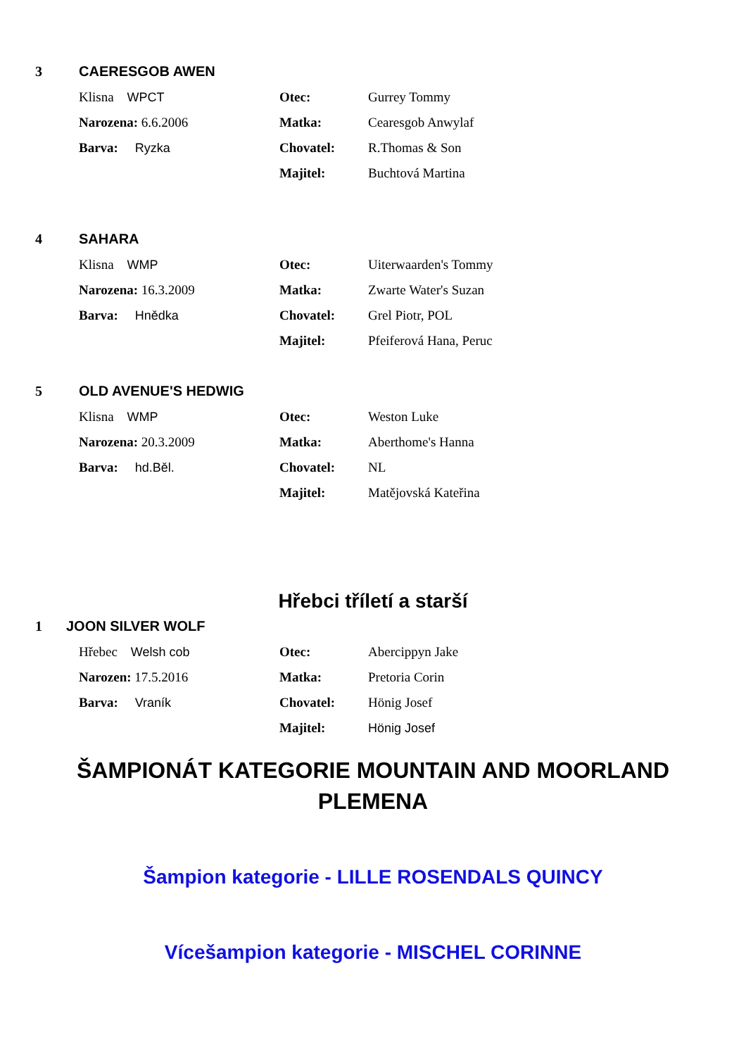3 CAERESGOB AWEN
Klisna WPCT Otec: Gurrey Tommy
Narozena: 6.6.2006 Matka: Cearesgob Anwylaf
Barva: Ryzka Chovatel: R.Thomas & Son
Majitel: Buchtová Martina
4 SAHARA
Klisna WMP Otec: Uiterwaarden's Tommy
Narozena: 16.3.2009 Matka: Zwarte Water's Suzan
Barva: Hnědka Chovatel: Grel Piotr, POL
Majitel: Pfeiferová Hana, Peruc
5 OLD AVENUE'S HEDWIG
Klisna WMP Otec: Weston Luke
Narozena: 20.3.2009 Matka: Aberthome's Hanna
Barva: hd.Běl. Chovatel: NL
Majitel: Matějovská Kateřina
Hřebci tříletí a starší
1 JOON SILVER WOLF
Hřebec Welsh cob Otec: Abercippyn Jake
Narozen: 17.5.2016 Matka: Pretoria Corin
Barva: Vraník Chovatel: Hönig Josef
Majitel: Hönig Josef
ŠAMPIONÁT KATEGORIE MOUNTAIN AND MOORLAND
PLEMENA
Šampion kategorie - LILLE ROSENDALS QUINCY
Vícešampion kategorie - MISCHEL CORINNE